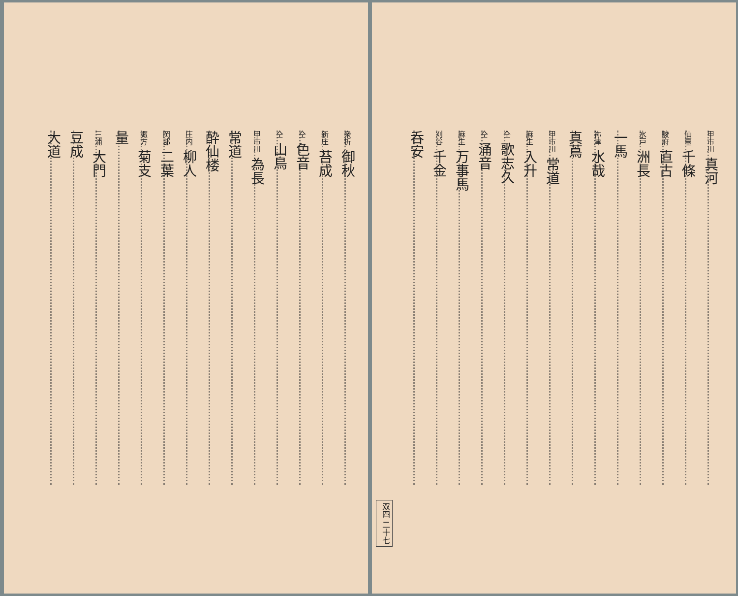甲市川 真河
仙臺 千條
駿府 直古
水戸 洲長
一馬
祢津 水哉
真蔦
甲市川 常道
麻生 入升
仝 歌志久
仝 涌音
麻生 万事馬
刈谷 千金
呑安
双四 二十七
衆折 御秋
新庄 苔成
仝 色音
仝 山鳥
甲市川 為長
常道
酔仙楼
庄内 柳人
岡部 二葉
諏方 菊支
量
三浦 大門
豆成
大道